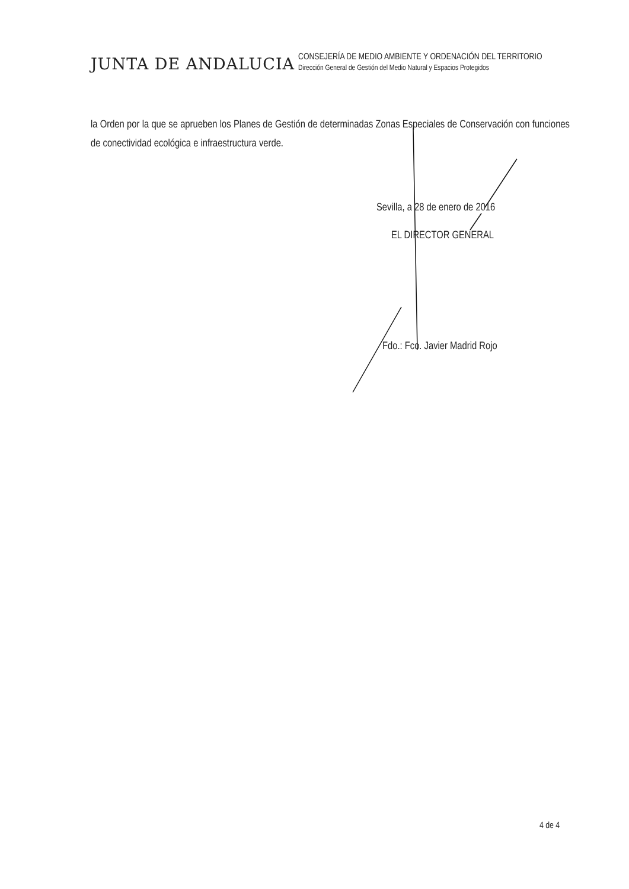JUNTA DE ANDALUCIA
CONSEJERÍA DE MEDIO AMBIENTE Y ORDENACIÓN DEL TERRITORIO
Dirección General de Gestión del Medio Natural y Espacios Protegidos
la Orden por la que se aprueben los Planes de Gestión de determinadas Zonas Especiales de Conservación con funciones de conectividad ecológica e infraestructura verde.
Sevilla, a 28 de enero de 2016
EL DIRECTOR GENERAL
Fdo.: Fco. Javier Madrid Rojo
4 de 4